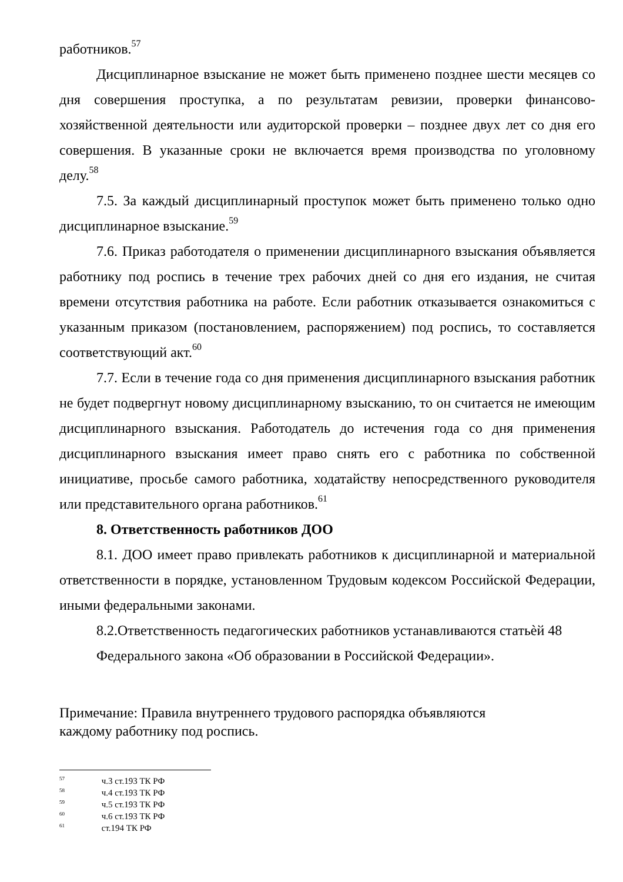работников.<sup>57</sup>
Дисциплинарное взыскание не может быть применено позднее шести месяцев со дня совершения проступка, а по результатам ревизии, проверки финансово-хозяйственной деятельности или аудиторской проверки – позднее двух лет со дня его совершения. В указанные сроки не включается время производства по уголовному делу.<sup>58</sup>
7.5. За каждый дисциплинарный проступок может быть применено только одно дисциплинарное взыскание.<sup>59</sup>
7.6. Приказ работодателя о применении дисциплинарного взыскания объявляется работнику под роспись в течение трех рабочих дней со дня его издания, не считая времени отсутствия работника на работе. Если работник отказывается ознакомиться с указанным приказом (постановлением, распоряжением) под роспись, то составляется соответствующий акт.<sup>60</sup>
7.7. Если в течение года со дня применения дисциплинарного взыскания работник не будет подвергнут новому дисциплинарному взысканию, то он считается не имеющим дисциплинарного взыскания. Работодатель до истечения года со дня применения дисциплинарного взыскания имеет право снять его с работника по собственной инициативе, просьбе самого работника, ходатайству непосредственного руководителя или представительного органа работников.<sup>61</sup>
8. Ответственность работников ДОО
8.1. ДОО имеет право привлекать работников к дисциплинарной и материальной ответственности в порядке, установленном Трудовым кодексом Российской Федерации, иными федеральными законами.
8.2.Ответственность педагогических работников устанавливаются статьѐй 48
Федерального закона «Об образовании в Российской Федерации».
Примечание: Правила внутреннего трудового распорядка объявляются
каждому работнику под роспись.
<sup>57</sup> ч.3 ст.193 ТК РФ
<sup>58</sup> ч.4 ст.193 ТК РФ
<sup>59</sup> ч.5 ст.193 ТК РФ
<sup>60</sup> ч.6 ст.193 ТК РФ
<sup>61</sup> ст.194 ТК РФ